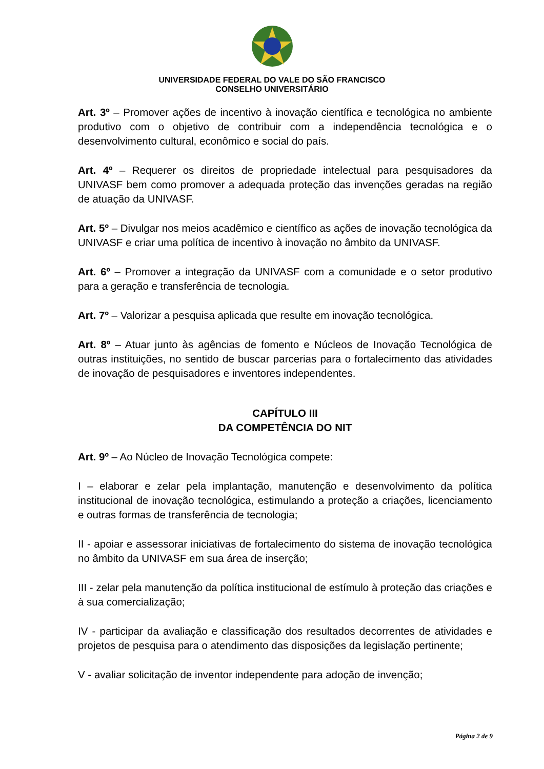UNIVERSIDADE FEDERAL DO VALE DO SÃO FRANCISCO
CONSELHO UNIVERSITÁRIO
Art. 3º – Promover ações de incentivo à inovação científica e tecnológica no ambiente produtivo com o objetivo de contribuir com a independência tecnológica e o desenvolvimento cultural, econômico e social do país.
Art. 4º – Requerer os direitos de propriedade intelectual para pesquisadores da UNIVASF bem como promover a adequada proteção das invenções geradas na região de atuação da UNIVASF.
Art. 5º – Divulgar nos meios acadêmico e científico as ações de inovação tecnológica da UNIVASF e criar uma política de incentivo à inovação no âmbito da UNIVASF.
Art. 6º – Promover a integração da UNIVASF com a comunidade e o setor produtivo para a geração e transferência de tecnologia.
Art. 7º – Valorizar a pesquisa aplicada que resulte em inovação tecnológica.
Art. 8º – Atuar junto às agências de fomento e Núcleos de Inovação Tecnológica de outras instituições, no sentido de buscar parcerias para o fortalecimento das atividades de inovação de pesquisadores e inventores independentes.
CAPÍTULO III
DA COMPETÊNCIA DO NIT
Art. 9º – Ao Núcleo de Inovação Tecnológica compete:
I – elaborar e zelar pela implantação, manutenção e desenvolvimento da política institucional de inovação tecnológica, estimulando a proteção a criações, licenciamento e outras formas de transferência de tecnologia;
II - apoiar e assessorar iniciativas de fortalecimento do sistema de inovação tecnológica no âmbito da UNIVASF em sua área de inserção;
III - zelar pela manutenção da política institucional de estímulo à proteção das criações e à sua comercialização;
IV - participar da avaliação e classificação dos resultados decorrentes de atividades e projetos de pesquisa para o atendimento das disposições da legislação pertinente;
V - avaliar solicitação de inventor independente para adoção de invenção;
Página 2 de 9